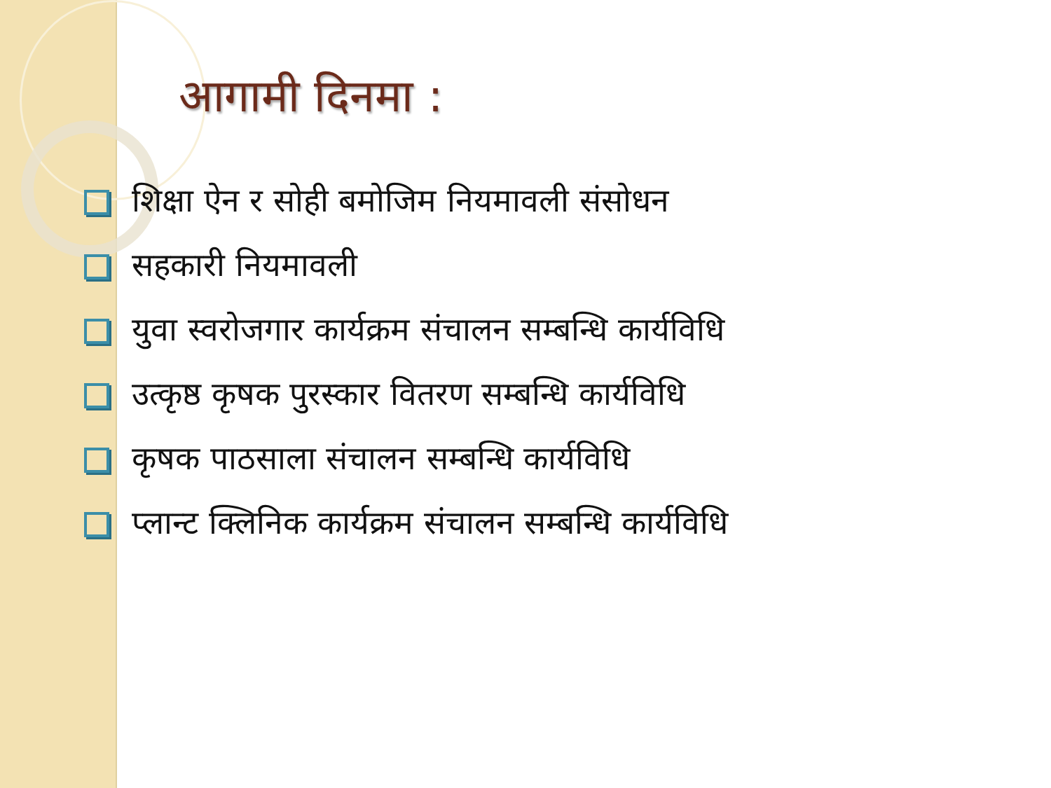आगामी दिनमा :
शिक्षा ऐन र सोही बमोजिम नियमावली संसोधन
सहकारी नियमावली
युवा स्वरोजगार कार्यक्रम संचालन सम्बन्धि कार्यविधि
उत्कृष्ठ कृषक पुरस्कार वितरण सम्बन्धि कार्यविधि
कृषक पाठसाला संचालन सम्बन्धि कार्यविधि
प्लान्ट क्लिनिक कार्यक्रम संचालन सम्बन्धि कार्यविधि